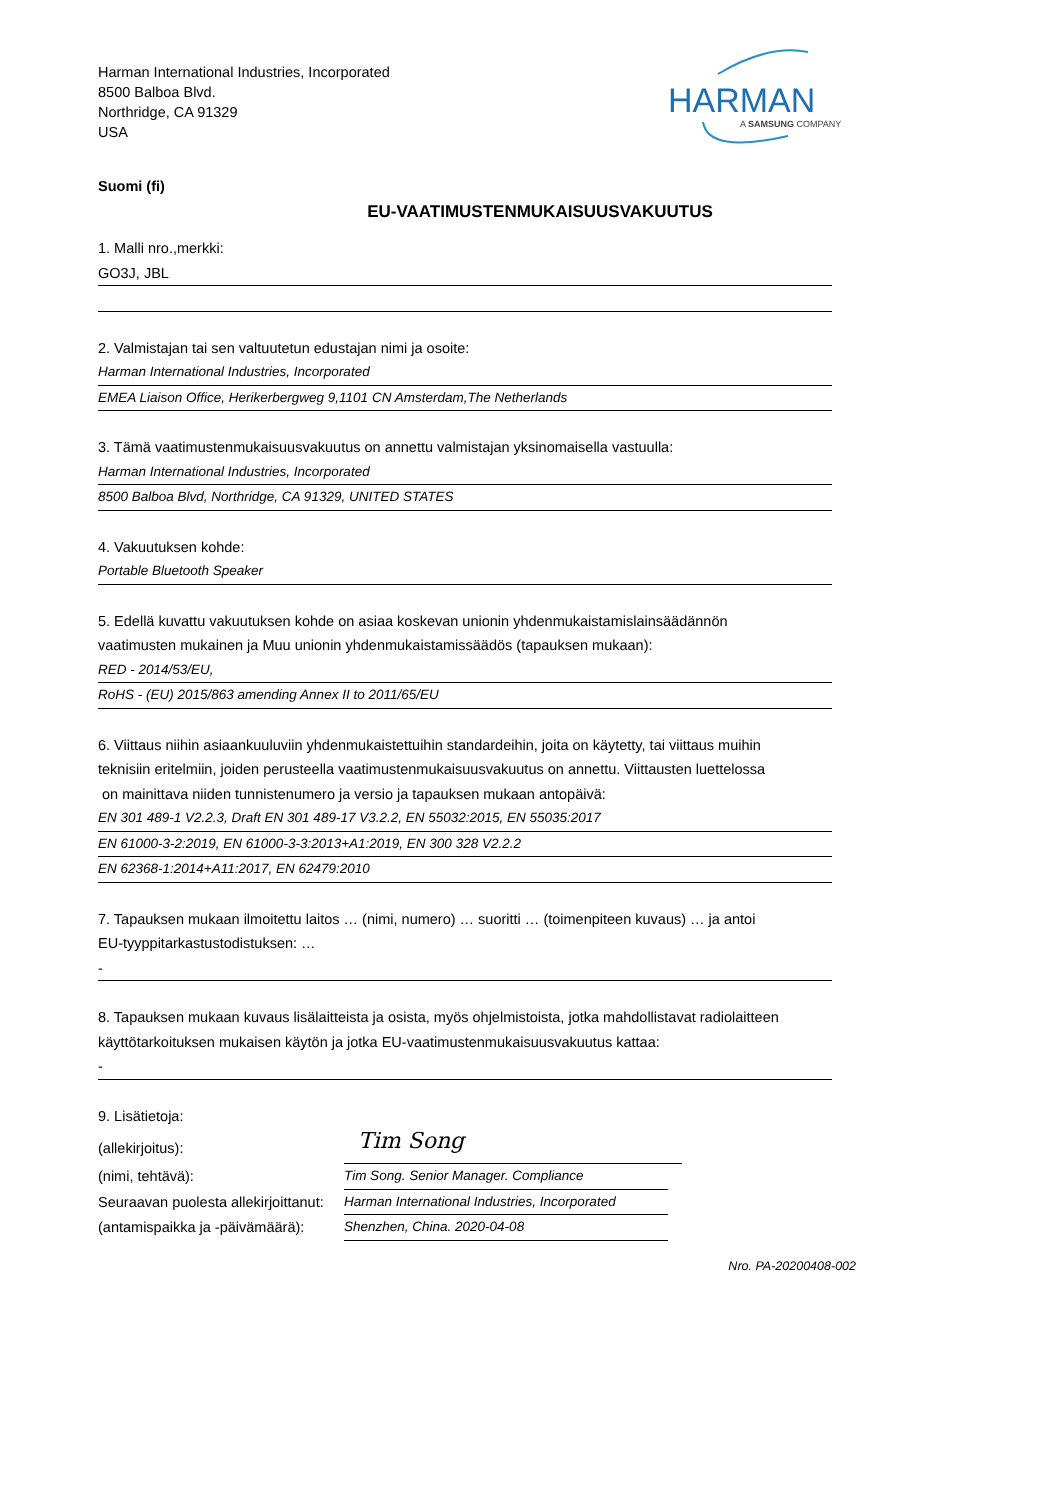Harman International Industries, Incorporated
8500 Balboa Blvd.
Northridge, CA 91329
USA
HARMAN
A SAMSUNG COMPANY
Suomi (fi)
EU-VAATIMUSTENMUKAISUUSVAKUUTUS
1. Malli nro.,merkki:
GO3J, JBL
2. Valmistajan tai sen valtuutetun edustajan nimi ja osoite:
Harman International Industries, Incorporated
EMEA Liaison Office, Herikerbergweg 9,1101 CN Amsterdam,The Netherlands
3. Tämä vaatimustenmukaisuusvakuutus on annettu valmistajan yksinomaisella vastuulla:
Harman International Industries, Incorporated
8500 Balboa Blvd, Northridge, CA 91329, UNITED STATES
4. Vakuutuksen kohde:
Portable Bluetooth Speaker
5. Edellä kuvattu vakuutuksen kohde on asiaa koskevan unionin yhdenmukaistamislainsäädännön
vaatimusten mukainen ja Muu unionin yhdenmukaistamissäädös (tapauksen mukaan):
RED - 2014/53/EU,
RoHS - (EU) 2015/863 amending Annex II to 2011/65/EU
6. Viittaus niihin asiaankuuluviin yhdenmukaistettuihin standardeihin, joita on käytetty, tai viittaus muihin
teknisiin eritelmiin, joiden perusteella vaatimustenmukaisuusvakuutus on annettu. Viittausten luettelossa
on mainittava niiden tunnistenumero ja versio ja tapauksen mukaan antopäivä:
EN 301 489-1 V2.2.3, Draft EN 301 489-17 V3.2.2, EN 55032:2015, EN 55035:2017
EN 61000-3-2:2019, EN 61000-3-3:2013+A1:2019, EN 300 328 V2.2.2
EN 62368-1:2014+A11:2017, EN 62479:2010
7. Tapauksen mukaan ilmoitettu laitos … (nimi, numero) … suoritti … (toimenpiteen kuvaus) … ja antoi
EU-tyyppitarkastustodistuksen: …
-
8. Tapauksen mukaan kuvaus lisälaitteista ja osista, myös ohjelmistoista, jotka mahdollistavat radiolaitteen
käyttötarkoituksen mukaisen käytön ja jotka EU-vaatimustenmukaisuusvakuutus kattaa:
-
9. Lisätietoja:
(allekirjoitus):
Tim Song
(nimi, tehtävä): Tim Song. Senior Manager. Compliance
Seuraavan puolesta allekirjoittanut:
Harman International Industries, Incorporated
(antamispaikka ja -päivämäärä):
Shenzhen, China. 2020-04-08
Nro. PA-20200408-002